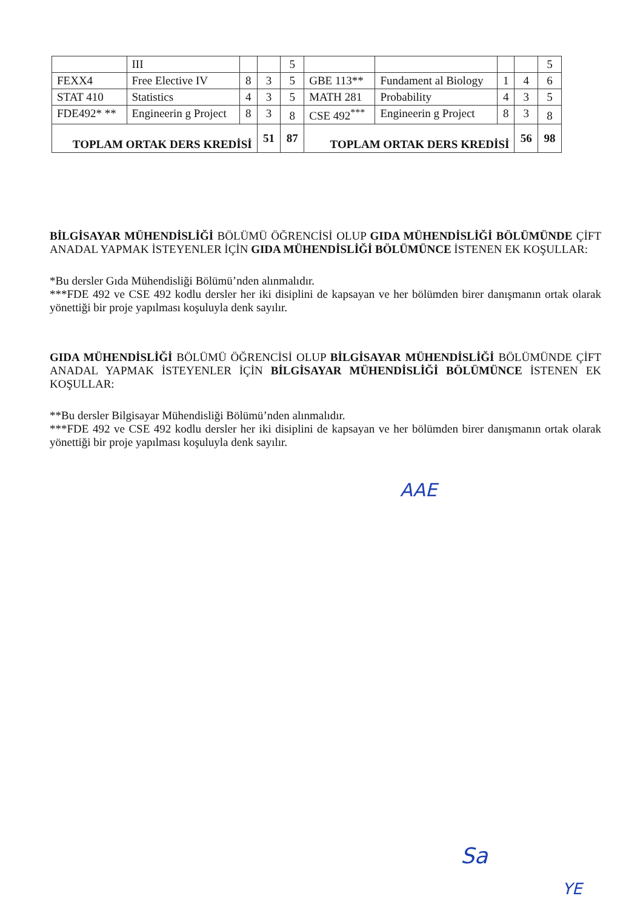| | III | | | 5 | | | | | 5 |
| FEXX4 | Free Elective IV | 8 | 3 | 5 | GBE 113** | Fundament al Biology | 1 | 4 | 6 |
| STAT 410 | Statistics | 4 | 3 | 5 | MATH 281 | Probability | 4 | 3 | 5 |
| FDE492* ** | Engineerin g Project | 8 | 3 | 8 | CSE 492<sup>***</sup> | Engineerin g Project | 8 | 3 | 8 |
| TOPLAM ORTAK DERS KREDİSİ | | | 51 | 87 | TOPLAM ORTAK DERS KREDİSİ | | | 56 | 98 |
BİLGİSAYAR MÜHENDİSLİĞİ BÖLÜMÜ ÖĞRENCİSİ OLUP GIDA MÜHENDİSLİĞİ BÖLÜMÜNDE ÇİFT ANADAL YAPMAK İSTEYENLER İÇİN GIDA MÜHENDİSLİĞİ BÖLÜMÜNCE İSTENEN EK KOŞULLAR:
*Bu dersler Gıda Mühendisliği Bölümü’nden alınmalıdır.
***FDE 492 ve CSE 492 kodlu dersler her iki disiplini de kapsayan ve her bölümden birer danışmanın ortak olarak yönettiği bir proje yapılması koşuluyla denk sayılır.
GIDA MÜHENDİSLİĞİ BÖLÜMÜ ÖĞRENCİSİ OLUP BİLGİSAYAR MÜHENDİSLİĞİ BÖLÜMÜNDE ÇİFT ANADAL YAPMAK İSTEYENLER İÇİN BİLGİSAYAR MÜHENDİSLİĞİ BÖLÜMÜNCE İSTENEN EK KOŞULLAR:
**Bu dersler Bilgisayar Mühendisliği Bölümü’nden alınmalıdır.
***FDE 492 ve CSE 492 kodlu dersler her iki disiplini de kapsayan ve her bölümden birer danışmanın ortak olarak yönettiği bir proje yapılması koşuluyla denk sayılır.
AAE
Sa
YE